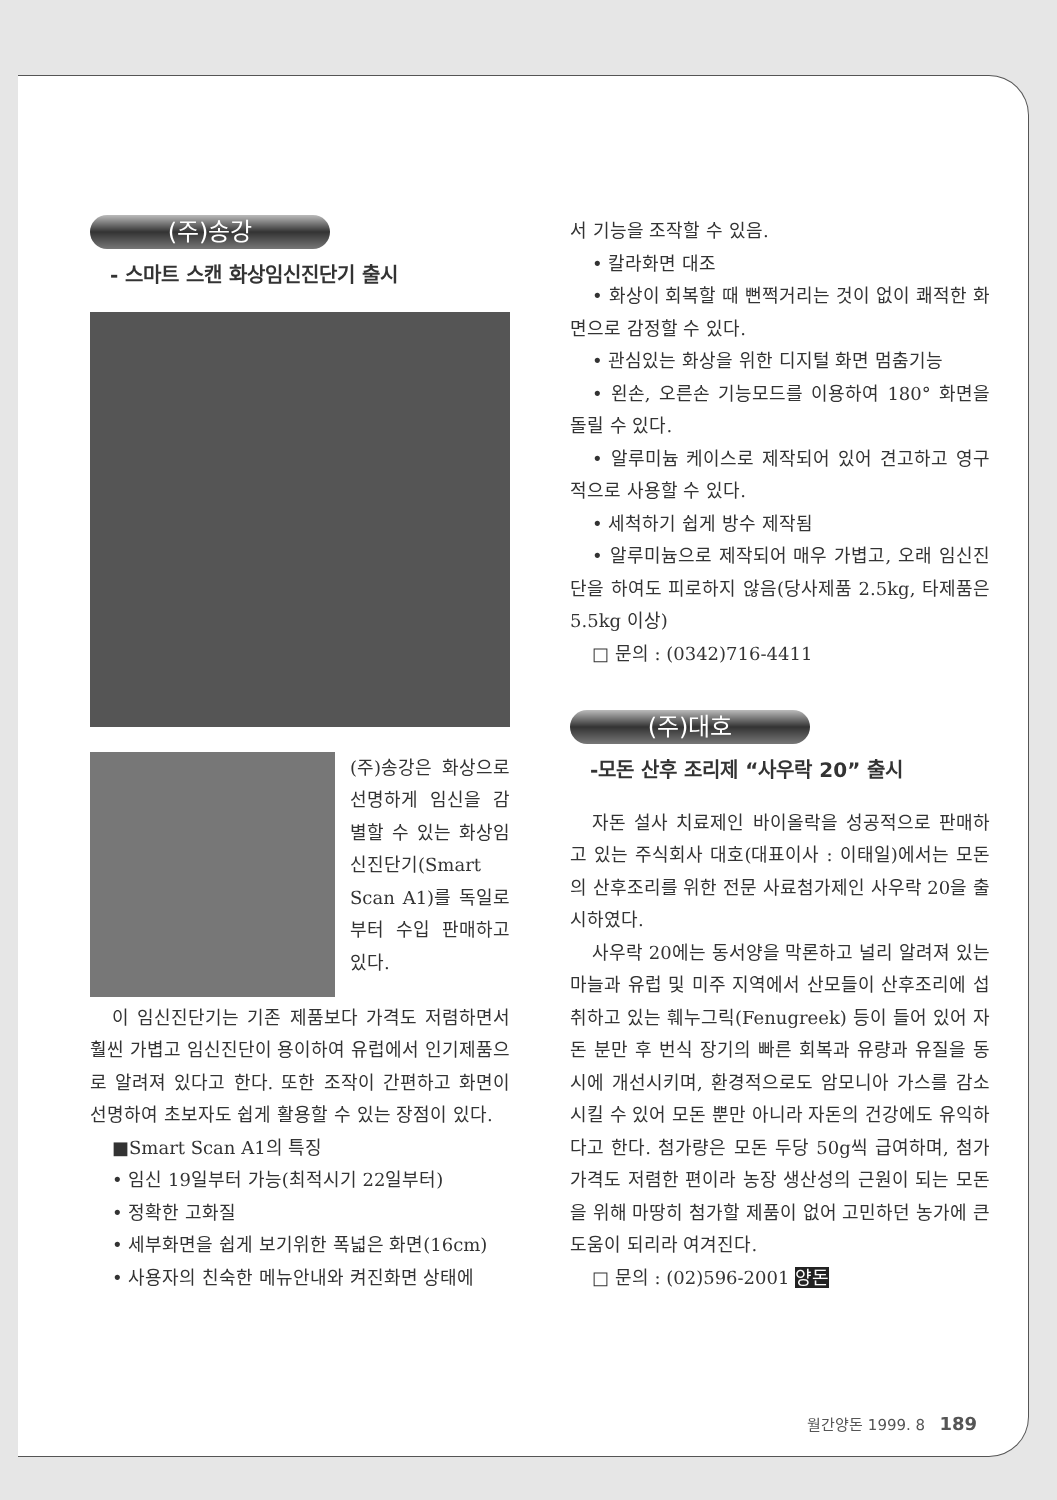(주)송강
- 스마트 스캔 화상임신진단기 출시
(주)송강은 화상으로 선명하게 임신을 감별할 수 있는 화상임신진단기(Smart Scan A1)를 독일로부터 수입 판매하고 있다.
이 임신진단기는 기존 제품보다 가격도 저렴하면서 훨씬 가볍고 임신진단이 용이하여 유럽에서 인기제품으로 알려져 있다고 한다. 또한 조작이 간편하고 화면이 선명하여 초보자도 쉽게 활용할 수 있는 장점이 있다.
■Smart Scan A1의 특징
• 임신 19일부터 가능(최적시기 22일부터)
• 정확한 고화질
• 세부화면을 쉽게 보기위한 폭넓은 화면(16cm)
• 사용자의 친숙한 메뉴안내와 켜진화면 상태에
서 기능을 조작할 수 있음.
• 칼라화면 대조
• 화상이 회복할 때 뻔쩍거리는 것이 없이 쾌적한 화면으로 감정할 수 있다.
• 관심있는 화상을 위한 디지털 화면 멈춤기능
• 왼손, 오른손 기능모드를 이용하여 180° 화면을 돌릴 수 있다.
• 알루미늄 케이스로 제작되어 있어 견고하고 영구적으로 사용할 수 있다.
• 세척하기 쉽게 방수 제작됨
• 알루미늄으로 제작되어 매우 가볍고, 오래 임신진단을 하여도 피로하지 않음(당사제품 2.5kg, 타제품은 5.5kg 이상)
□ 문의 : (0342)716-4411
(주)대호
-모돈 산후 조리제 “사우락 20” 출시
자돈 설사 치료제인 바이올락을 성공적으로 판매하고 있는 주식회사 대호(대표이사 : 이태일)에서는 모돈의 산후조리를 위한 전문 사료첨가제인 사우락 20을 출시하였다.
사우락 20에는 동서양을 막론하고 널리 알려져 있는 마늘과 유럽 및 미주 지역에서 산모들이 산후조리에 섭취하고 있는 훼누그릭(Fenugreek) 등이 들어 있어 자돈 분만 후 번식 장기의 빠른 회복과 유량과 유질을 동시에 개선시키며, 환경적으로도 암모니아 가스를 감소시킬 수 있어 모돈 뿐만 아니라 자돈의 건강에도 유익하다고 한다. 첨가량은 모돈 두당 50g씩 급여하며, 첨가가격도 저렴한 편이라 농장 생산성의 근원이 되는 모돈을 위해 마땅히 첨가할 제품이 없어 고민하던 농가에 큰 도움이 되리라 여겨진다.
□ 문의 : (02)596-2001 양돈
월간양돈 1999. 8 189